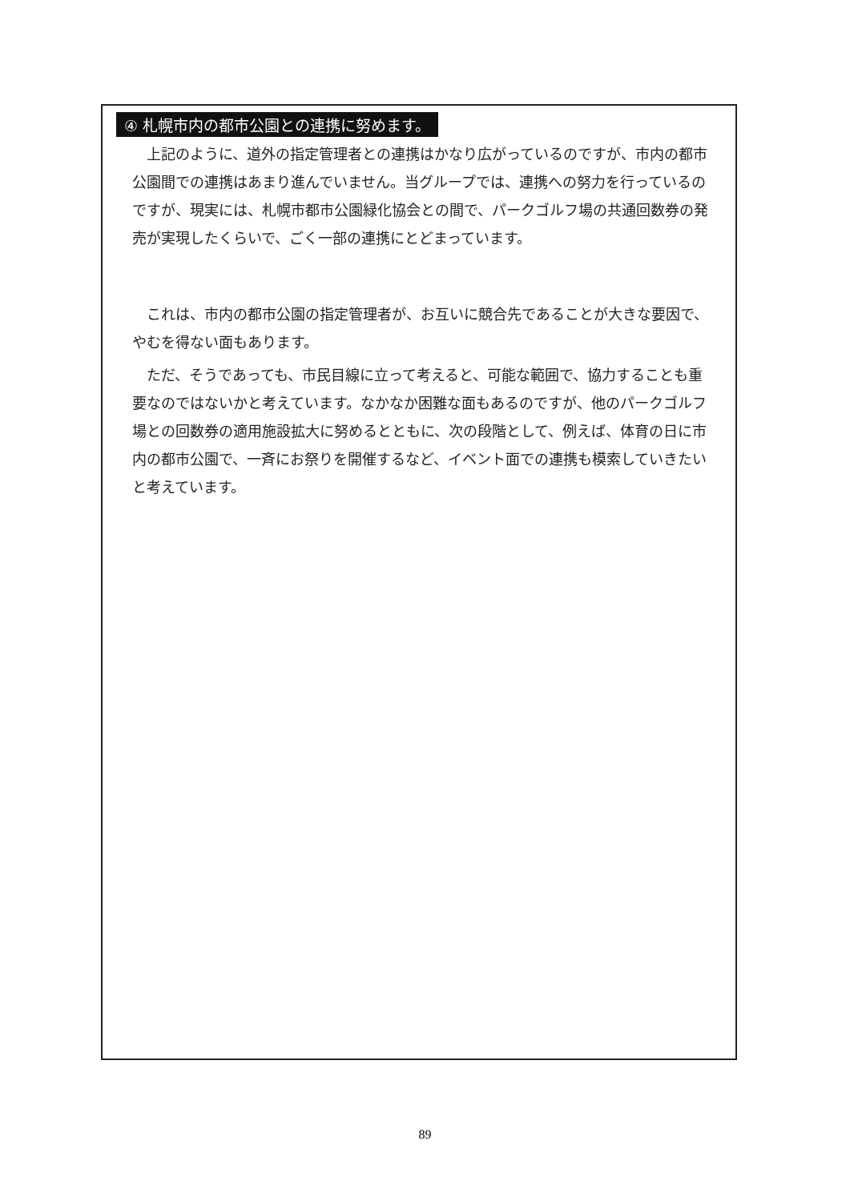④ 札幌市内の都市公園との連携に努めます。
上記のように、道外の指定管理者との連携はかなり広がっているのですが、市内の都市公園間での連携はあまり進んでいません。当グループでは、連携への努力を行っているのですが、現実には、札幌市都市公園緑化協会との間で、パークゴルフ場の共通回数券の発売が実現したくらいで、ごく一部の連携にとどまっています。
これは、市内の都市公園の指定管理者が、お互いに競合先であることが大きな要因で、やむを得ない面もあります。
ただ、そうであっても、市民目線に立って考えると、可能な範囲で、協力することも重要なのではないかと考えています。なかなか困難な面もあるのですが、他のパークゴルフ場との回数券の適用施設拡大に努めるとともに、次の段階として、例えば、体育の日に市内の都市公園で、一斉にお祭りを開催するなど、イベント面での連携も模索していきたいと考えています。
89